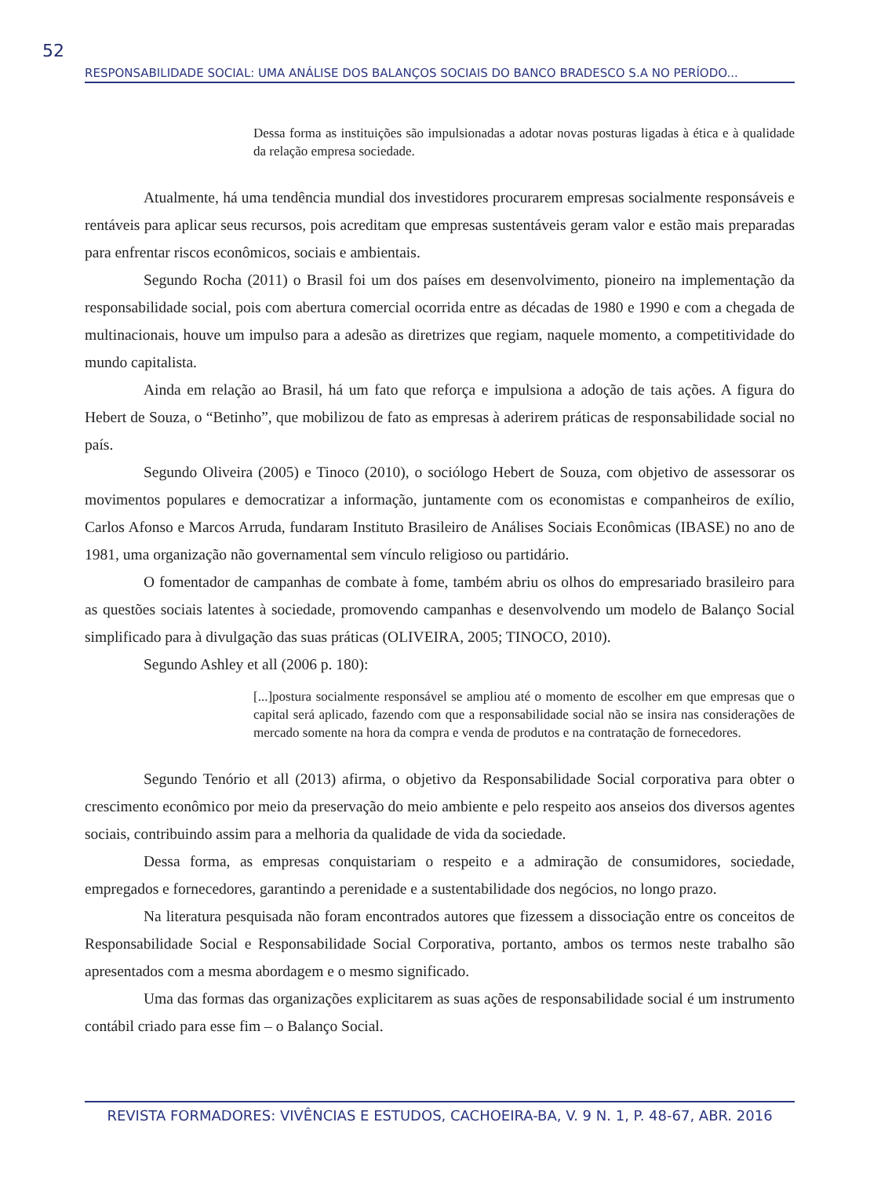52
RESPONSABILIDADE SOCIAL: UMA ANÁLISE DOS BALANÇOS SOCIAIS DO BANCO BRADESCO S.A NO PERÍODO...
Dessa forma as instituições são impulsionadas a adotar novas posturas ligadas à ética e à qualidade da relação empresa sociedade.
Atualmente, há uma tendência mundial dos investidores procurarem empresas socialmente responsáveis e rentáveis para aplicar seus recursos, pois acreditam que empresas sustentáveis geram valor e estão mais preparadas para enfrentar riscos econômicos, sociais e ambientais.
Segundo Rocha (2011) o Brasil foi um dos países em desenvolvimento, pioneiro na implementação da responsabilidade social, pois com abertura comercial ocorrida entre as décadas de 1980 e 1990 e com a chegada de multinacionais, houve um impulso para a adesão as diretrizes que regiam, naquele momento, a competitividade do mundo capitalista.
Ainda em relação ao Brasil, há um fato que reforça e impulsiona a adoção de tais ações. A figura do Hebert de Souza, o “Betinho”, que mobilizou de fato as empresas à aderirem práticas de responsabilidade social no país.
Segundo Oliveira (2005) e Tinoco (2010), o sociólogo Hebert de Souza, com objetivo de assessorar os movimentos populares e democratizar a informação, juntamente com os economistas e companheiros de exílio, Carlos Afonso e Marcos Arruda, fundaram Instituto Brasileiro de Análises Sociais Econômicas (IBASE) no ano de 1981, uma organização não governamental sem vínculo religioso ou partidário.
O fomentador de campanhas de combate à fome, também abriu os olhos do empresariado brasileiro para as questões sociais latentes à sociedade, promovendo campanhas e desenvolvendo um modelo de Balanço Social simplificado para à divulgação das suas práticas (OLIVEIRA, 2005; TINOCO, 2010).
Segundo Ashley et all (2006 p. 180):
[...]postura socialmente responsável se ampliou até o momento de escolher em que empresas que o capital será aplicado, fazendo com que a responsabilidade social não se insira nas considerações de mercado somente na hora da compra e venda de produtos e na contratação de fornecedores.
Segundo Tenório et all (2013) afirma, o objetivo da Responsabilidade Social corporativa para obter o crescimento econômico por meio da preservação do meio ambiente e pelo respeito aos anseios dos diversos agentes sociais, contribuindo assim para a melhoria da qualidade de vida da sociedade.
Dessa forma, as empresas conquistariam o respeito e a admiração de consumidores, sociedade, empregados e fornecedores, garantindo a perenidade e a sustentabilidade dos negócios, no longo prazo.
Na literatura pesquisada não foram encontrados autores que fizessem a dissociação entre os conceitos de Responsabilidade Social e Responsabilidade Social Corporativa, portanto, ambos os termos neste trabalho são apresentados com a mesma abordagem e o mesmo significado.
Uma das formas das organizações explicitarem as suas ações de responsabilidade social é um instrumento contábil criado para esse fim – o Balanço Social.
REVISTA FORMADORES: VIVÊNCIAS E ESTUDOS, CACHOEIRA-BA, V. 9 N. 1, P. 48-67, ABR. 2016